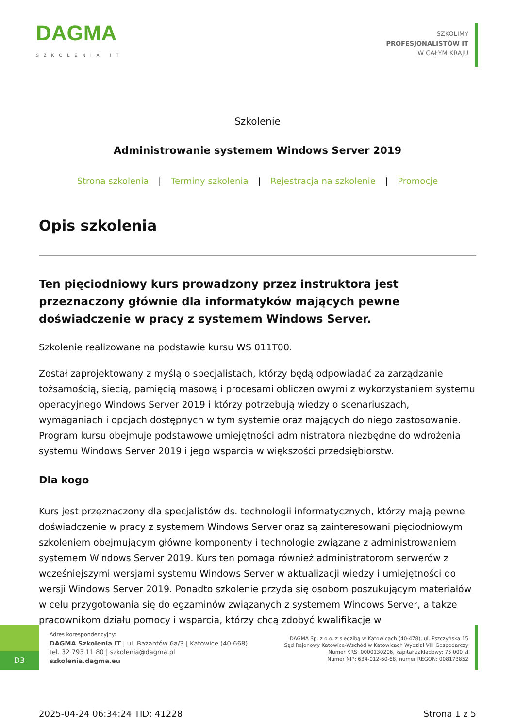DAGMA
SZKOLENIA IT
SZKOLIMY
PROFESJONALISTÓW IT
W CAŁYM KRAJU
Szkolenie
Administrowanie systemem Windows Server 2019
Strona szkolenia | Terminy szkolenia | Rejestracja na szkolenie | Promocje
Opis szkolenia
Ten pięciodniowy kurs prowadzony przez instruktora jest przeznaczony głównie dla informatyków mających pewne doświadczenie w pracy z systemem Windows Server.
Szkolenie realizowane na podstawie kursu WS 011T00.
Został zaprojektowany z myślą o specjalistach, którzy będą odpowiadać za zarządzanie tożsamością, siecią, pamięcią masową i procesami obliczeniowymi z wykorzystaniem systemu operacyjnego Windows Server 2019 i którzy potrzebują wiedzy o scenariuszach, wymaganiach i opcjach dostępnych w tym systemie oraz mających do niego zastosowanie. Program kursu obejmuje podstawowe umiejętności administratora niezbędne do wdrożenia systemu Windows Server 2019 i jego wsparcia w większości przedsiębiorstw.
Dla kogo
Kurs jest przeznaczony dla specjalistów ds. technologii informatycznych, którzy mają pewne doświadczenie w pracy z systemem Windows Server oraz są zainteresowani pięciodniowym szkoleniem obejmującym główne komponenty i technologie związane z administrowaniem systemem Windows Server 2019. Kurs ten pomaga również administratorom serwerów z wcześniejszymi wersjami systemu Windows Server w aktualizacji wiedzy i umiejętności do wersji Windows Server 2019. Ponadto szkolenie przyda się osobom poszukującym materiałów w celu przygotowania się do egzaminów związanych z systemem Windows Server, a także pracownikom działu pomocy i wsparcia, którzy chcą zdobyć kwalifikacje w
D3
Adres korespondencyjny:
DAGMA Szkolenia IT | ul. Bażantów 6a/3 | Katowice (40-668)
tel. 32 793 11 80 | szkolenia@dagma.pl
szkolenia.dagma.eu
DAGMA Sp. z o.o. z siedzibą w Katowicach (40-478), ul. Pszczyńska 15
Sąd Rejonowy Katowice-Wschód w Katowicach Wydział VIII Gospodarczy
Numer KRS: 0000130206, kapitał zakładowy: 75 000 zł
Numer NIP: 634-012-60-68, numer REGON: 008173852
2025-04-24 06:34:24 TID: 41228 Strona 1 z 5